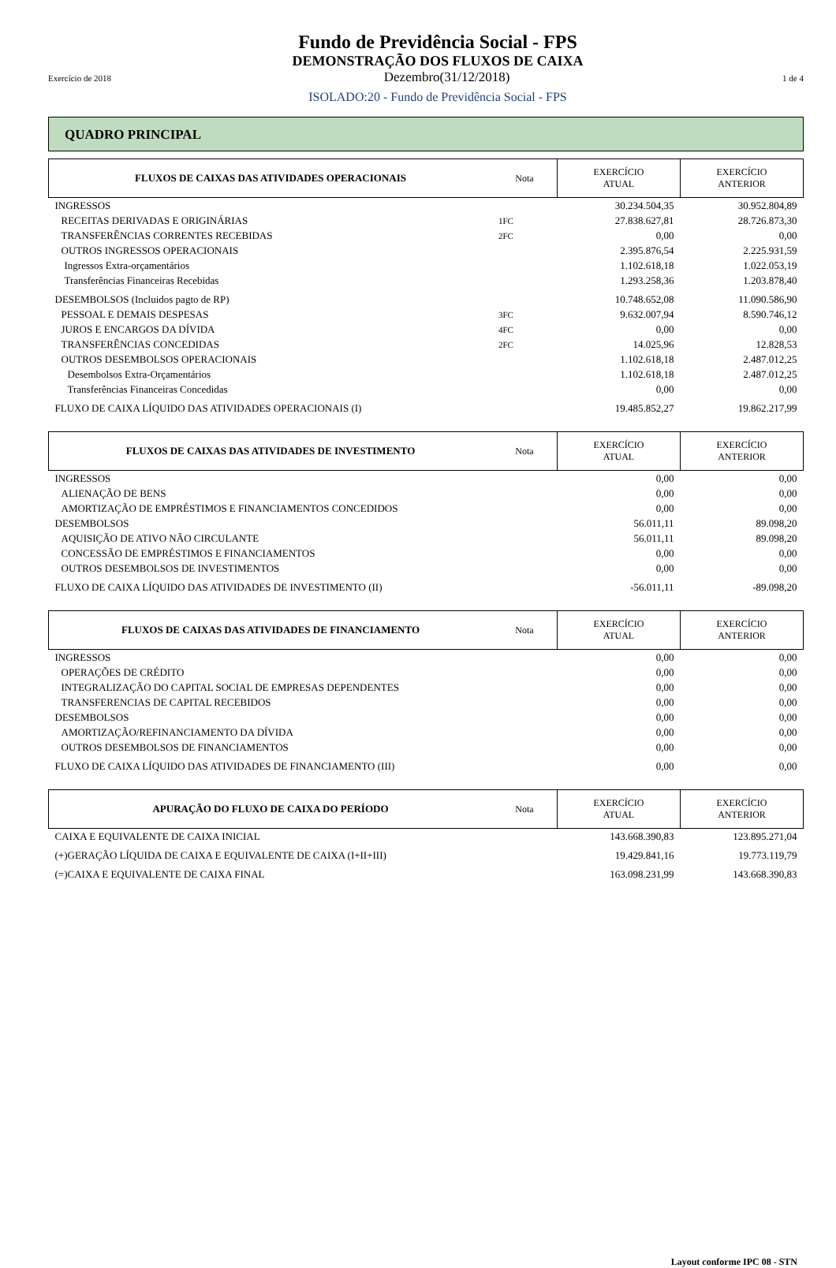Fundo de Previdência Social - FPS
DEMONSTRAÇÃO DOS FLUXOS DE CAIXA
Exercício de 2018 Dezembro(31/12/2018) 1 de 4
ISOLADO:20 - Fundo de Previdência Social - FPS
QUADRO PRINCIPAL
| FLUXOS DE CAIXAS DAS ATIVIDADES OPERACIONAIS | Nota | EXERCÍCIO ATUAL | EXERCÍCIO ANTERIOR |
| --- | --- | --- | --- |
| INGRESSOS | | 30.234.504,35 | 30.952.804,89 |
| RECEITAS DERIVADAS E ORIGINÁRIAS | 1FC | 27.838.627,81 | 28.726.873,30 |
| TRANSFERÊNCIAS CORRENTES RECEBIDAS | 2FC | 0,00 | 0,00 |
| OUTROS INGRESSOS OPERACIONAIS | | 2.395.876,54 | 2.225.931,59 |
| Ingressos Extra-orçamentários | | 1.102.618,18 | 1.022.053,19 |
| Transferências Financeiras Recebidas | | 1.293.258,36 | 1.203.878,40 |
| DESEMBOLSOS (Incluidos pagto de RP) | | 10.748.652,08 | 11.090.586,90 |
| PESSOAL E DEMAIS DESPESAS | 3FC | 9.632.007,94 | 8.590.746,12 |
| JUROS E ENCARGOS DA DÍVIDA | 4FC | 0,00 | 0,00 |
| TRANSFERÊNCIAS CONCEDIDAS | 2FC | 14.025,96 | 12.828,53 |
| OUTROS DESEMBOLSOS OPERACIONAIS | | 1.102.618,18 | 2.487.012,25 |
| Desembolsos Extra-Orçamentários | | 1.102.618,18 | 2.487.012,25 |
| Transferências Financeiras Concedidas | | 0,00 | 0,00 |
| FLUXO DE CAIXA LÍQUIDO DAS ATIVIDADES OPERACIONAIS (I) | | 19.485.852,27 | 19.862.217,99 |
| FLUXOS DE CAIXAS DAS ATIVIDADES DE INVESTIMENTO | Nota | EXERCÍCIO ATUAL | EXERCÍCIO ANTERIOR |
| --- | --- | --- | --- |
| INGRESSOS | | 0,00 | 0,00 |
| ALIENAÇÃO DE BENS | | 0,00 | 0,00 |
| AMORTIZAÇÃO DE EMPRÉSTIMOS E FINANCIAMENTOS CONCEDIDOS | | 0,00 | 0,00 |
| DESEMBOLSOS | | 56.011,11 | 89.098,20 |
| AQUISIÇÃO DE ATIVO NÃO CIRCULANTE | | 56.011,11 | 89.098,20 |
| CONCESSÃO DE EMPRÉSTIMOS E FINANCIAMENTOS | | 0,00 | 0,00 |
| OUTROS DESEMBOLSOS DE INVESTIMENTOS | | 0,00 | 0,00 |
| FLUXO DE CAIXA LÍQUIDO DAS ATIVIDADES DE INVESTIMENTO (II) | | -56.011,11 | -89.098,20 |
| FLUXOS DE CAIXAS DAS ATIVIDADES DE FINANCIAMENTO | Nota | EXERCÍCIO ATUAL | EXERCÍCIO ANTERIOR |
| --- | --- | --- | --- |
| INGRESSOS | | 0,00 | 0,00 |
| OPERAÇÕES DE CRÉDITO | | 0,00 | 0,00 |
| INTEGRALIZAÇÃO DO CAPITAL SOCIAL DE EMPRESAS DEPENDENTES | | 0,00 | 0,00 |
| TRANSFERENCIAS DE CAPITAL RECEBIDOS | | 0,00 | 0,00 |
| DESEMBOLSOS | | 0,00 | 0,00 |
| AMORTIZAÇÃO/REFINANCIAMENTO DA DÍVIDA | | 0,00 | 0,00 |
| OUTROS DESEMBOLSOS DE FINANCIAMENTOS | | 0,00 | 0,00 |
| FLUXO DE CAIXA LÍQUIDO DAS ATIVIDADES DE FINANCIAMENTO (III) | | 0,00 | 0,00 |
| APURAÇÃO DO FLUXO DE CAIXA DO PERÍODO | Nota | EXERCÍCIO ATUAL | EXERCÍCIO ANTERIOR |
| --- | --- | --- | --- |
| CAIXA E EQUIVALENTE DE CAIXA INICIAL | | 143.668.390,83 | 123.895.271,04 |
| (+)GERAÇÃO LÍQUIDA DE CAIXA E EQUIVALENTE DE CAIXA (I+II+III) | | 19.429.841,16 | 19.773.119,79 |
| (=)CAIXA E EQUIVALENTE DE CAIXA FINAL | | 163.098.231,99 | 143.668.390,83 |
Layout conforme IPC 08 - STN